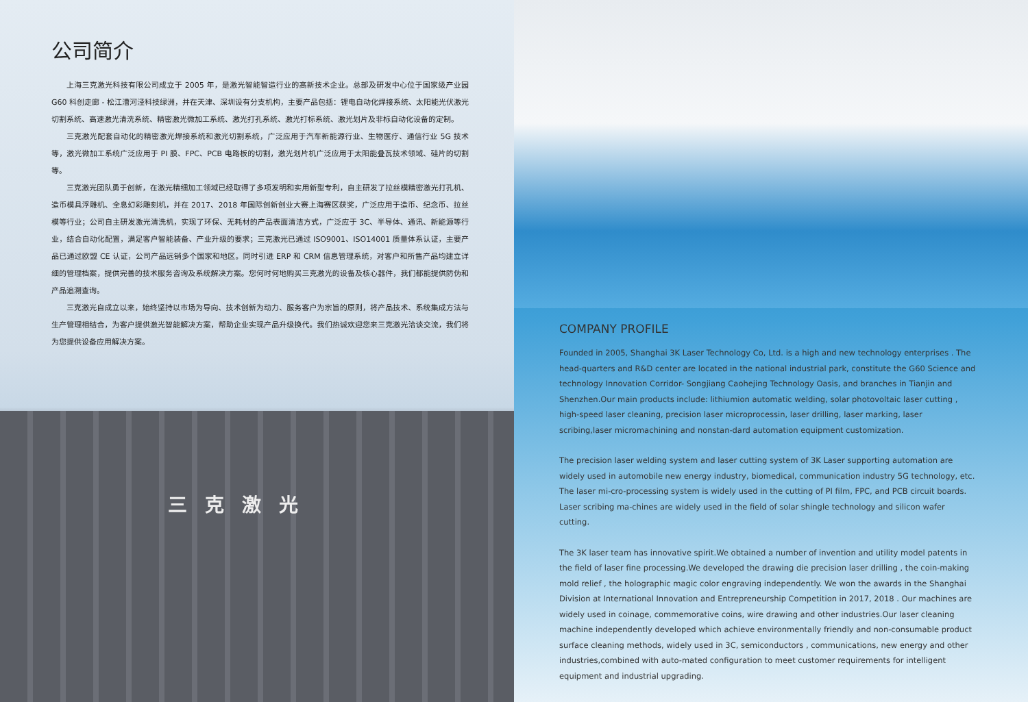公司简介
上海三克激光科技有限公司成立于 2005 年，是激光智能智造行业的高新技术企业。总部及研发中心位于国家级产业园 G60 科创走廊 - 松江漕河泾科技绿洲，并在天津、深圳设有分支机构，主要产品包括：锂电自动化焊接系统、太阳能光伏激光切割系统、高速激光清洗系统、精密激光微加工系统、激光打孔系统、激光打标系统、激光划片及非标自动化设备的定制。
三克激光配套自动化的精密激光焊接系统和激光切割系统，广泛应用于汽车新能源行业、生物医疗、通信行业 5G 技术等，激光微加工系统广泛应用于 PI 膜、FPC、PCB 电路板的切割，激光划片机广泛应用于太阳能叠瓦技术领域、硅片的切割等。
三克激光团队勇于创新，在激光精细加工领域已经取得了多项发明和实用新型专利，自主研发了拉丝模精密激光打孔机、造币模具浮雕机、全息幻彩雕刻机，并在 2017、2018 年国际创新创业大赛上海赛区获奖，广泛应用于造币、纪念币、拉丝模等行业；公司自主研发激光清洗机，实现了环保、无耗材的产品表面清洁方式，广泛应于 3C、半导体、通讯、新能源等行业，结合自动化配置，满足客户智能装备、产业升级的要求；三克激光已通过 ISO9001、ISO14001 质量体系认证，主要产品已通过欧盟 CE 认证，公司产品远销多个国家和地区。同时引进 ERP 和 CRM 信息管理系统，对客户和所售产品均建立详细的管理档案，提供完善的技术服务咨询及系统解决方案。您何时何地购买三克激光的设备及核心器件，我们都能提供防伪和产品追溯查询。
三克激光自成立以来，始终坚持以市场为导向、技术创新为动力、服务客户为宗旨的原则，将产品技术、系统集成方法与生产管理相结合，为客户提供激光智能解决方案，帮助企业实现产品升级换代。我们热诚欢迎您来三克激光洽谈交流，我们将为您提供设备应用解决方案。
三克激光
COMPANY PROFILE
Founded in 2005, Shanghai 3K Laser Technology Co, Ltd. is a high and new technology enterprises . The head-quarters and R&D center are located in the national industrial park, constitute the G60 Science and technology Innovation Corridor- Songjiang Caohejing Technology Oasis, and branches in Tianjin and Shenzhen.Our main products include: lithiumion automatic welding, solar photovoltaic laser cutting , high-speed laser cleaning, precision laser microprocessin, laser drilling, laser marking, laser scribing,laser micromachining and nonstan-dard automation equipment customization.
The precision laser welding system and laser cutting system of 3K Laser supporting automation are widely used in automobile new energy industry, biomedical, communication industry 5G technology, etc. The laser mi-cro-processing system is widely used in the cutting of PI film, FPC, and PCB circuit boards. Laser scribing ma-chines are widely used in the field of solar shingle technology and silicon wafer cutting.
The 3K laser team has innovative spirit.We obtained a number of invention and utility model patents in the field of laser fine processing.We developed the drawing die precision laser drilling , the coin-making mold relief , the holographic magic color engraving independently. We won the awards in the Shanghai Division at International Innovation and Entrepreneurship Competition in 2017, 2018 . Our machines are widely used in coinage, commemorative coins, wire drawing and other industries.Our laser cleaning machine independently developed which achieve environmentally friendly and non-consumable product surface cleaning methods, widely used in 3C, semiconductors , communications, new energy and other industries,combined with auto-mated configuration to meet customer requirements for intelligent equipment and industrial upgrading.